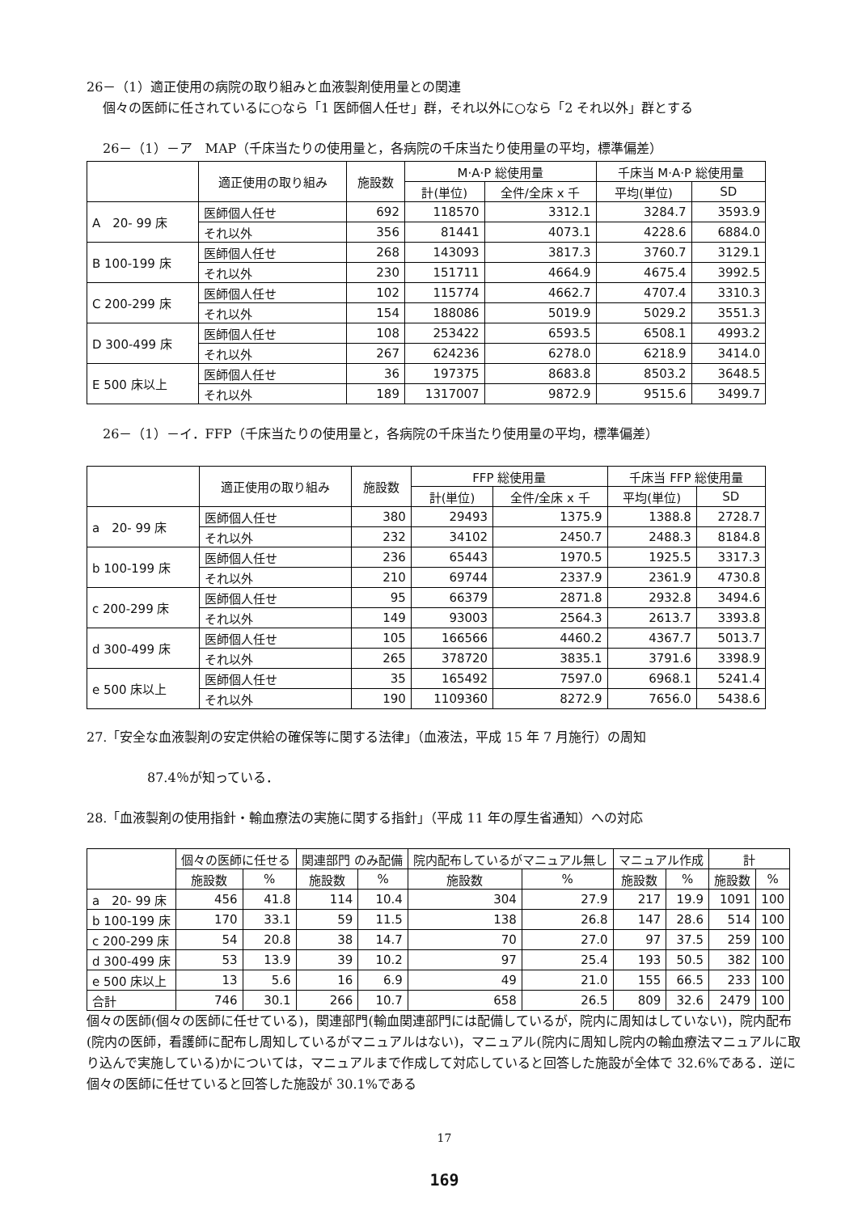26－（1）適正使用の病院の取り組みと血液製剤使用量との関連
個々の医師に任されているに○なら「1 医師個人任せ」群，それ以外に○なら「2 それ以外」群とする
26－（1）－ア　MAP（千床当たりの使用量と，各病院の千床当たり使用量の平均，標準偏差）
| | 適正使用の取り組み | 施設数 | M·A·P 総使用量 | | 千床当 M·A·P 総使用量 | |
| --- | --- | --- | --- | --- | --- | --- |
| | | | 計(単位) | 全件/全床 x 千 | 平均(単位) | SD |
| A 20- 99 床 | 医師個人任せ | 692 | 118570 | 3312.1 | 3284.7 | 3593.9 |
| | それ以外 | 356 | 81441 | 4073.1 | 4228.6 | 6884.0 |
| B 100-199 床 | 医師個人任せ | 268 | 143093 | 3817.3 | 3760.7 | 3129.1 |
| | それ以外 | 230 | 151711 | 4664.9 | 4675.4 | 3992.5 |
| C 200-299 床 | 医師個人任せ | 102 | 115774 | 4662.7 | 4707.4 | 3310.3 |
| | それ以外 | 154 | 188086 | 5019.9 | 5029.2 | 3551.3 |
| D 300-499 床 | 医師個人任せ | 108 | 253422 | 6593.5 | 6508.1 | 4993.2 |
| | それ以外 | 267 | 624236 | 6278.0 | 6218.9 | 3414.0 |
| E 500 床以上 | 医師個人任せ | 36 | 197375 | 8683.8 | 8503.2 | 3648.5 |
| | それ以外 | 189 | 1317007 | 9872.9 | 9515.6 | 3499.7 |
26－（1）－イ．FFP（千床当たりの使用量と，各病院の千床当たり使用量の平均，標準偏差）
| | 適正使用の取り組み | 施設数 | FFP 総使用量 | | 千床当 FFP 総使用量 | |
| --- | --- | --- | --- | --- | --- | --- |
| | | | 計(単位) | 全件/全床 x 千 | 平均(単位) | SD |
| a 20- 99 床 | 医師個人任せ | 380 | 29493 | 1375.9 | 1388.8 | 2728.7 |
| | それ以外 | 232 | 34102 | 2450.7 | 2488.3 | 8184.8 |
| b 100-199 床 | 医師個人任せ | 236 | 65443 | 1970.5 | 1925.5 | 3317.3 |
| | それ以外 | 210 | 69744 | 2337.9 | 2361.9 | 4730.8 |
| c 200-299 床 | 医師個人任せ | 95 | 66379 | 2871.8 | 2932.8 | 3494.6 |
| | それ以外 | 149 | 93003 | 2564.3 | 2613.7 | 3393.8 |
| d 300-499 床 | 医師個人任せ | 105 | 166566 | 4460.2 | 4367.7 | 5013.7 |
| | それ以外 | 265 | 378720 | 3835.1 | 3791.6 | 3398.9 |
| e 500 床以上 | 医師個人任せ | 35 | 165492 | 7597.0 | 6968.1 | 5241.4 |
| | それ以外 | 190 | 1109360 | 8272.9 | 7656.0 | 5438.6 |
27.「安全な血液製剤の安定供給の確保等に関する法律」（血液法，平成 15 年 7 月施行）の周知
87.4％が知っている．
28.「血液製剤の使用指針・輸血療法の実施に関する指針」（平成 11 年の厚生省通知）への対応
| | 個々の医師に任せる | | 関連部門 のみ配備 | | 院内配布しているがマニュアル無し | | マニュアル作成 | | 計 | |
| --- | --- | --- | --- | --- | --- | --- | --- | --- | --- | --- |
| | 施設数 | % | 施設数 | % | 施設数 | % | 施設数 | % | 施設数 | % |
| a 20- 99 床 | 456 | 41.8 | 114 | 10.4 | 304 | 27.9 | 217 | 19.9 | 1091 | 100 |
| b 100-199 床 | 170 | 33.1 | 59 | 11.5 | 138 | 26.8 | 147 | 28.6 | 514 | 100 |
| c 200-299 床 | 54 | 20.8 | 38 | 14.7 | 70 | 27.0 | 97 | 37.5 | 259 | 100 |
| d 300-499 床 | 53 | 13.9 | 39 | 10.2 | 97 | 25.4 | 193 | 50.5 | 382 | 100 |
| e 500 床以上 | 13 | 5.6 | 16 | 6.9 | 49 | 21.0 | 155 | 66.5 | 233 | 100 |
| 合計 | 746 | 30.1 | 266 | 10.7 | 658 | 26.5 | 809 | 32.6 | 2479 | 100 |
個々の医師(個々の医師に任せている)，関連部門(輸血関連部門には配備しているが，院内に周知はしていない)，院内配布(院内の医師，看護師に配布し周知しているがマニュアルはない)，マニュアル(院内に周知し院内の輸血療法マニュアルに取り込んで実施している)かについては，マニュアルまで作成して対応していると回答した施設が全体で 32.6%である．逆に個々の医師に任せていると回答した施設が 30.1%である
17
169